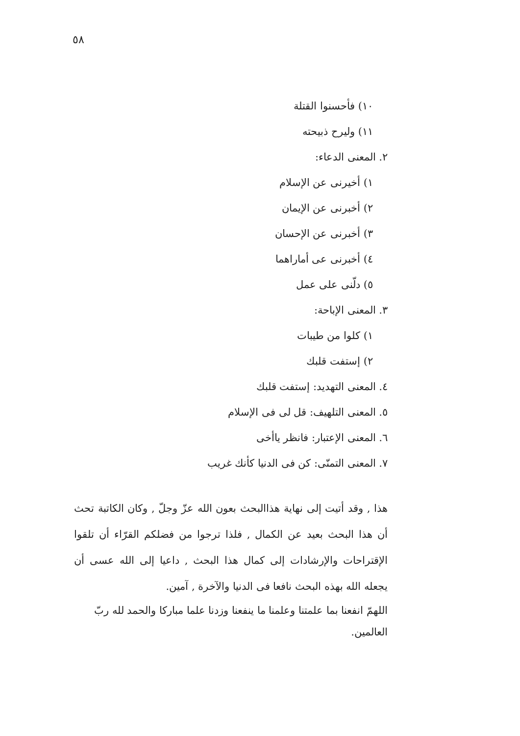٥٨
١٠) فأحسنوا القتلة
١١) وليرح ذبيحته
٢. المعنى الدعاء:
١) أخيرنى عن الإسلام
٢) أخبرنى عن الإيمان
٣) أخبرنى عن الإحسان
٤) أخبرنى عى أماراهما
٥) دلّنى على عمل
٣. المعنى الإباحة:
١) كلوا من طيبات
٢) إستفت قلبك
٤. المعنى التهديد: إستفت قلبك
٥. المعنى التلهيف: قل لى فى الإسلام
٦. المعنى الإعتبار: فانظر ياأخى
٧. المعنى التمنّى: كن فى الدنيا كأنك غريب
هذا , وقد أتيت إلى نهاية هذاالبحث بعون الله عزّ وجلّ , وكان الكاتبة تحث أن هذا البحث بعيد عن الكمال , فلذا ترجوا من فضلكم القرّاء أن تلقوا الإقتراحات والإرشادات إلى كمال هذا البحث , داعيا إلى الله عسى أن يجعله الله بهذه البحث نافعا فى الدنيا والآخرة , آمين.
اللهمّ انفعنا بما علمتنا وعلمنا ما ينفعنا وزدنا علما مباركا والحمد لله ربّ العالمين.